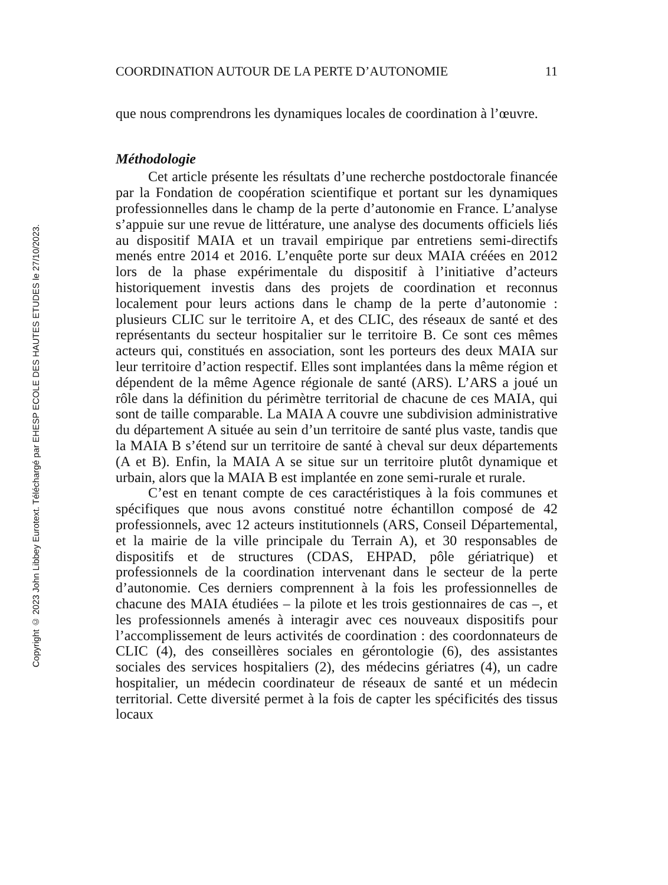Copyright © 2023 John Libbey Eurotext. Téléchargé par EHESP ECOLE DES HAUTES ETUDES le 27/10/2023.
COORDINATION AUTOUR DE LA PERTE D’AUTONOMIE 11
que nous comprendrons les dynamiques locales de coordination à l’œuvre.
Méthodologie
Cet article présente les résultats d’une recherche postdoctorale financée par la Fondation de coopération scientifique et portant sur les dynamiques professionnelles dans le champ de la perte d’autonomie en France. L’analyse s’appuie sur une revue de littérature, une analyse des documents officiels liés au dispositif MAIA et un travail empirique par entretiens semi-directifs menés entre 2014 et 2016. L’enquête porte sur deux MAIA créées en 2012 lors de la phase expérimentale du dispositif à l’initiative d’acteurs historiquement investis dans des projets de coordination et reconnus localement pour leurs actions dans le champ de la perte d’autonomie : plusieurs CLIC sur le territoire A, et des CLIC, des réseaux de santé et des représentants du secteur hospitalier sur le territoire B. Ce sont ces mêmes acteurs qui, constitués en association, sont les porteurs des deux MAIA sur leur territoire d’action respectif. Elles sont implantées dans la même région et dépendent de la même Agence régionale de santé (ARS). L’ARS a joué un rôle dans la définition du périmètre territorial de chacune de ces MAIA, qui sont de taille comparable. La MAIA A couvre une subdivision administrative du département A située au sein d’un territoire de santé plus vaste, tandis que la MAIA B s’étend sur un territoire de santé à cheval sur deux départements (A et B). Enfin, la MAIA A se situe sur un territoire plutôt dynamique et urbain, alors que la MAIA B est implantée en zone semi-rurale et rurale.
C’est en tenant compte de ces caractéristiques à la fois communes et spécifiques que nous avons constitué notre échantillon composé de 42 professionnels, avec 12 acteurs institutionnels (ARS, Conseil Départemental, et la mairie de la ville principale du Terrain A), et 30 responsables de dispositifs et de structures (CDAS, EHPAD, pôle gériatrique) et professionnels de la coordination intervenant dans le secteur de la perte d’autonomie. Ces derniers comprennent à la fois les professionnelles de chacune des MAIA étudiées – la pilote et les trois gestionnaires de cas –, et les professionnels amenés à interagir avec ces nouveaux dispositifs pour l’accomplissement de leurs activités de coordination : des coordonnateurs de CLIC (4), des conseillères sociales en gérontologie (6), des assistantes sociales des services hospitaliers (2), des médecins gériatres (4), un cadre hospitalier, un médecin coordinateur de réseaux de santé et un médecin territorial. Cette diversité permet à la fois de capter les spécificités des tissus locaux